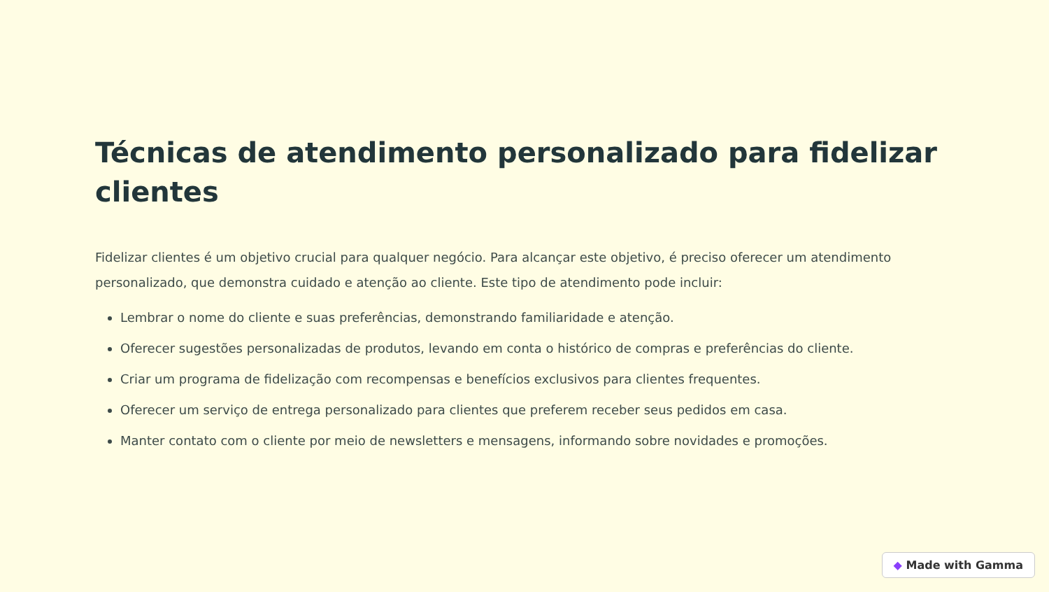Técnicas de atendimento personalizado para fidelizar clientes
Fidelizar clientes é um objetivo crucial para qualquer negócio. Para alcançar este objetivo, é preciso oferecer um atendimento personalizado, que demonstra cuidado e atenção ao cliente. Este tipo de atendimento pode incluir:
Lembrar o nome do cliente e suas preferências, demonstrando familiaridade e atenção.
Oferecer sugestões personalizadas de produtos, levando em conta o histórico de compras e preferências do cliente.
Criar um programa de fidelização com recompensas e benefícios exclusivos para clientes frequentes.
Oferecer um serviço de entrega personalizado para clientes que preferem receber seus pedidos em casa.
Manter contato com o cliente por meio de newsletters e mensagens, informando sobre novidades e promoções.
◆ Made with Gamma